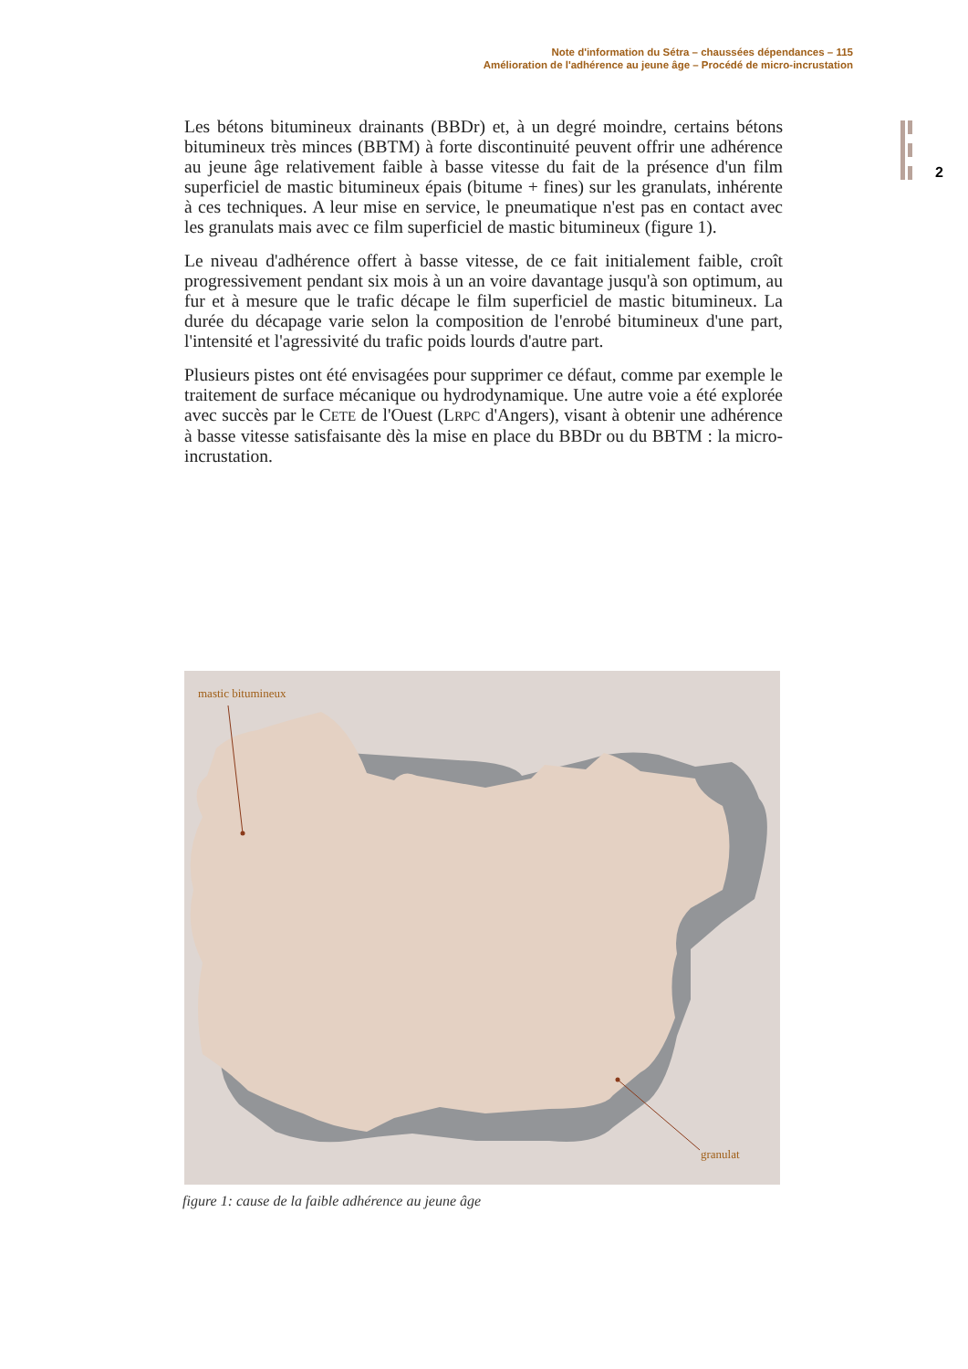Note d'information du Sétra – chaussées dépendances – 115
Amélioration de l'adhérence au jeune âge – Procédé de micro-incrustation
2
Les bétons bitumineux drainants (BBDr) et, à un degré moindre, certains bétons bitumineux très minces (BBTM) à forte discontinuité peuvent offrir une adhérence au jeune âge relativement faible à basse vitesse du fait de la présence d'un film superficiel de mastic bitumineux épais (bitume + fines) sur les granulats, inhérente à ces techniques. A leur mise en service, le pneumatique n'est pas en contact avec les granulats mais avec ce film superficiel de mastic bitumineux (figure 1).
Le niveau d'adhérence offert à basse vitesse, de ce fait initialement faible, croît progressivement pendant six mois à un an voire davantage jusqu'à son optimum, au fur et à mesure que le trafic décape le film superficiel de mastic bitumineux. La durée du décapage varie selon la composition de l'enrobé bitumineux d'une part, l'intensité et l'agressivité du trafic poids lourds d'autre part.
Plusieurs pistes ont été envisagées pour supprimer ce défaut, comme par exemple le traitement de surface mécanique ou hydrodynamique. Une autre voie a été explorée avec succès par le CETE de l'Ouest (LRPC d'Angers), visant à obtenir une adhérence à basse vitesse satisfaisante dès la mise en place du BBDr ou du BBTM : la micro-incrustation.
mastic bitumineux
granulat
figure 1: cause de la faible adhérence au jeune âge